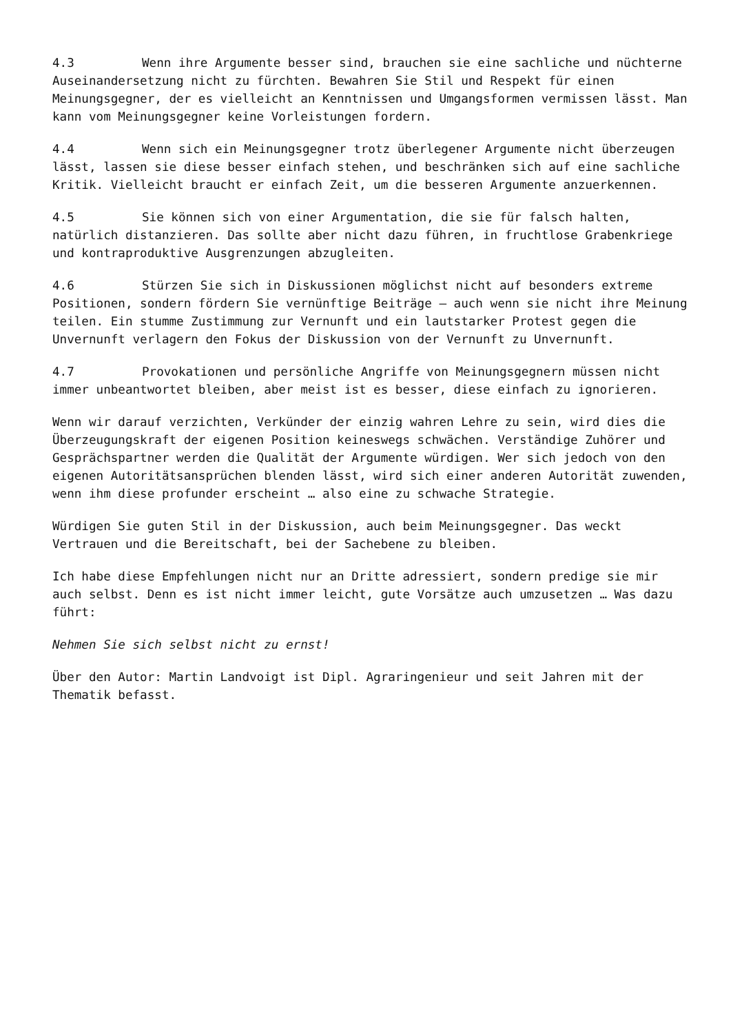4.3 Wenn ihre Argumente besser sind, brauchen sie eine sachliche und nüchterne Auseinandersetzung nicht zu fürchten. Bewahren Sie Stil und Respekt für einen Meinungsgegner, der es vielleicht an Kenntnissen und Umgangsformen vermissen lässt. Man kann vom Meinungsgegner keine Vorleistungen fordern.
4.4 Wenn sich ein Meinungsgegner trotz überlegener Argumente nicht überzeugen lässt, lassen sie diese besser einfach stehen, und beschränken sich auf eine sachliche Kritik. Vielleicht braucht er einfach Zeit, um die besseren Argumente anzuerkennen.
4.5 Sie können sich von einer Argumentation, die sie für falsch halten, natürlich distanzieren. Das sollte aber nicht dazu führen, in fruchtlose Grabenkriege und kontraproduktive Ausgrenzungen abzugleiten.
4.6 Stürzen Sie sich in Diskussionen möglichst nicht auf besonders extreme Positionen, sondern fördern Sie vernünftige Beiträge – auch wenn sie nicht ihre Meinung teilen. Ein stumme Zustimmung zur Vernunft und ein lautstarker Protest gegen die Unvernunft verlagern den Fokus der Diskussion von der Vernunft zu Unvernunft.
4.7 Provokationen und persönliche Angriffe von Meinungsgegnern müssen nicht immer unbeantwortet bleiben, aber meist ist es besser, diese einfach zu ignorieren.
Wenn wir darauf verzichten, Verkünder der einzig wahren Lehre zu sein, wird dies die Überzeugungskraft der eigenen Position keineswegs schwächen. Verständige Zuhörer und Gesprächspartner werden die Qualität der Argumente würdigen. Wer sich jedoch von den eigenen Autoritätsansprüchen blenden lässt, wird sich einer anderen Autorität zuwenden, wenn ihm diese profunder erscheint … also eine zu schwache Strategie.
Würdigen Sie guten Stil in der Diskussion, auch beim Meinungsgegner. Das weckt Vertrauen und die Bereitschaft, bei der Sachebene zu bleiben.
Ich habe diese Empfehlungen nicht nur an Dritte adressiert, sondern predige sie mir auch selbst. Denn es ist nicht immer leicht, gute Vorsätze auch umzusetzen … Was dazu führt:
Nehmen Sie sich selbst nicht zu ernst!
Über den Autor: Martin Landvoigt ist Dipl. Agraringenieur und seit Jahren mit der Thematik befasst.